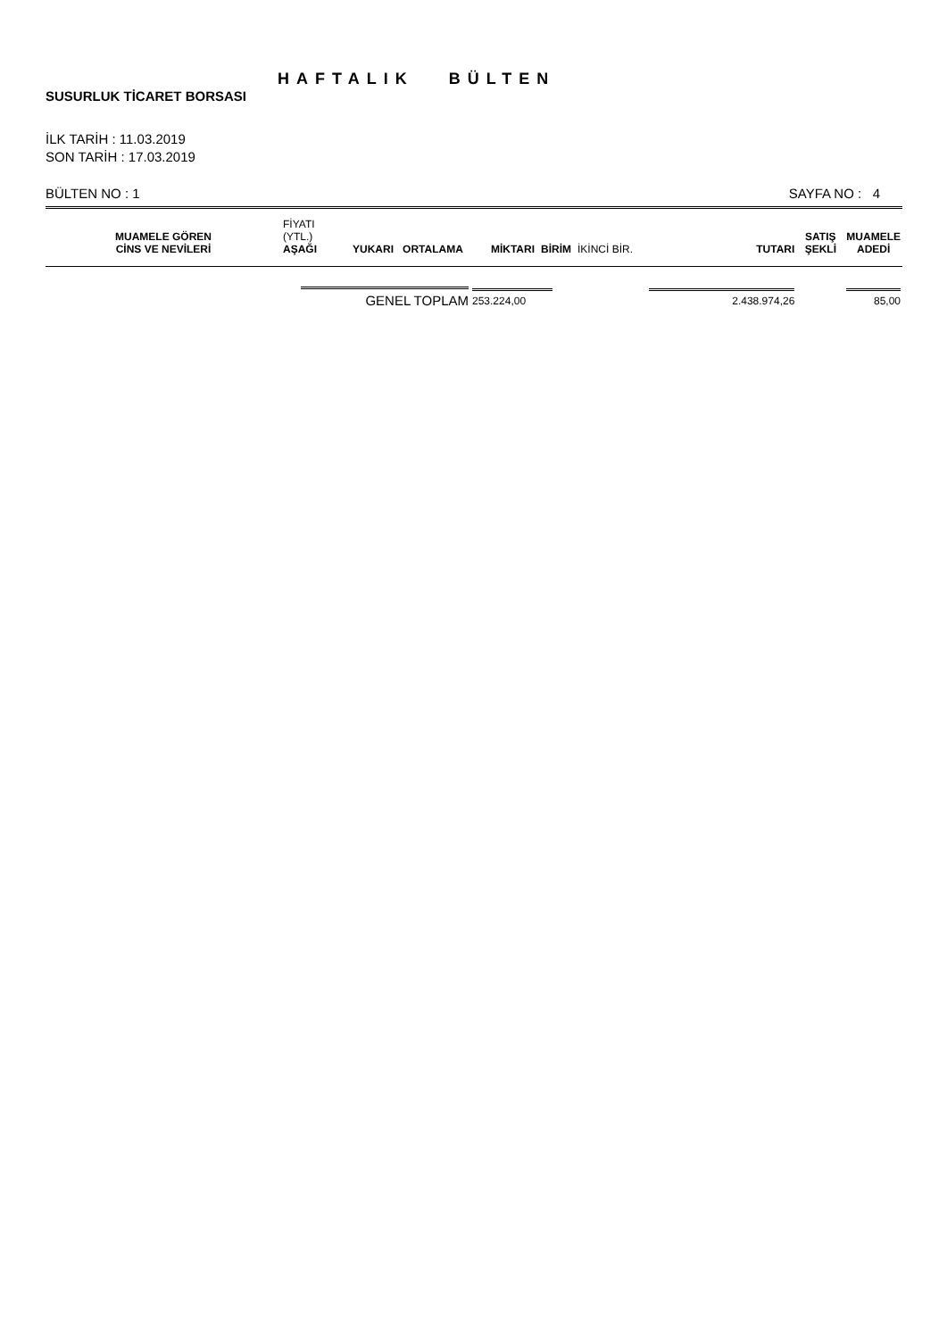HAFTALIK BÜLTEN
SUSURLUK TİCARET BORSASI
İLK TARİH : 11.03.2019
SON TARİH : 17.03.2019
BÜLTEN NO : 1 SAYFA NO : 4
| MUAMELE GÖREN CİNS VE NEVİLERİ | FİYATI (YTL.) AŞAĞI | YUKARI | ORTALAMA | MİKTARI | BİRİM | İKİNCİ BİR. | TUTARI | SATIŞ ŞEKLİ | MUAMELE ADEDİ |
| --- | --- | --- | --- | --- | --- | --- | --- | --- | --- |
| | GENEL TOPLAM | | | 253.224,00 | | 2.438.974,26 | | | 85,00 |